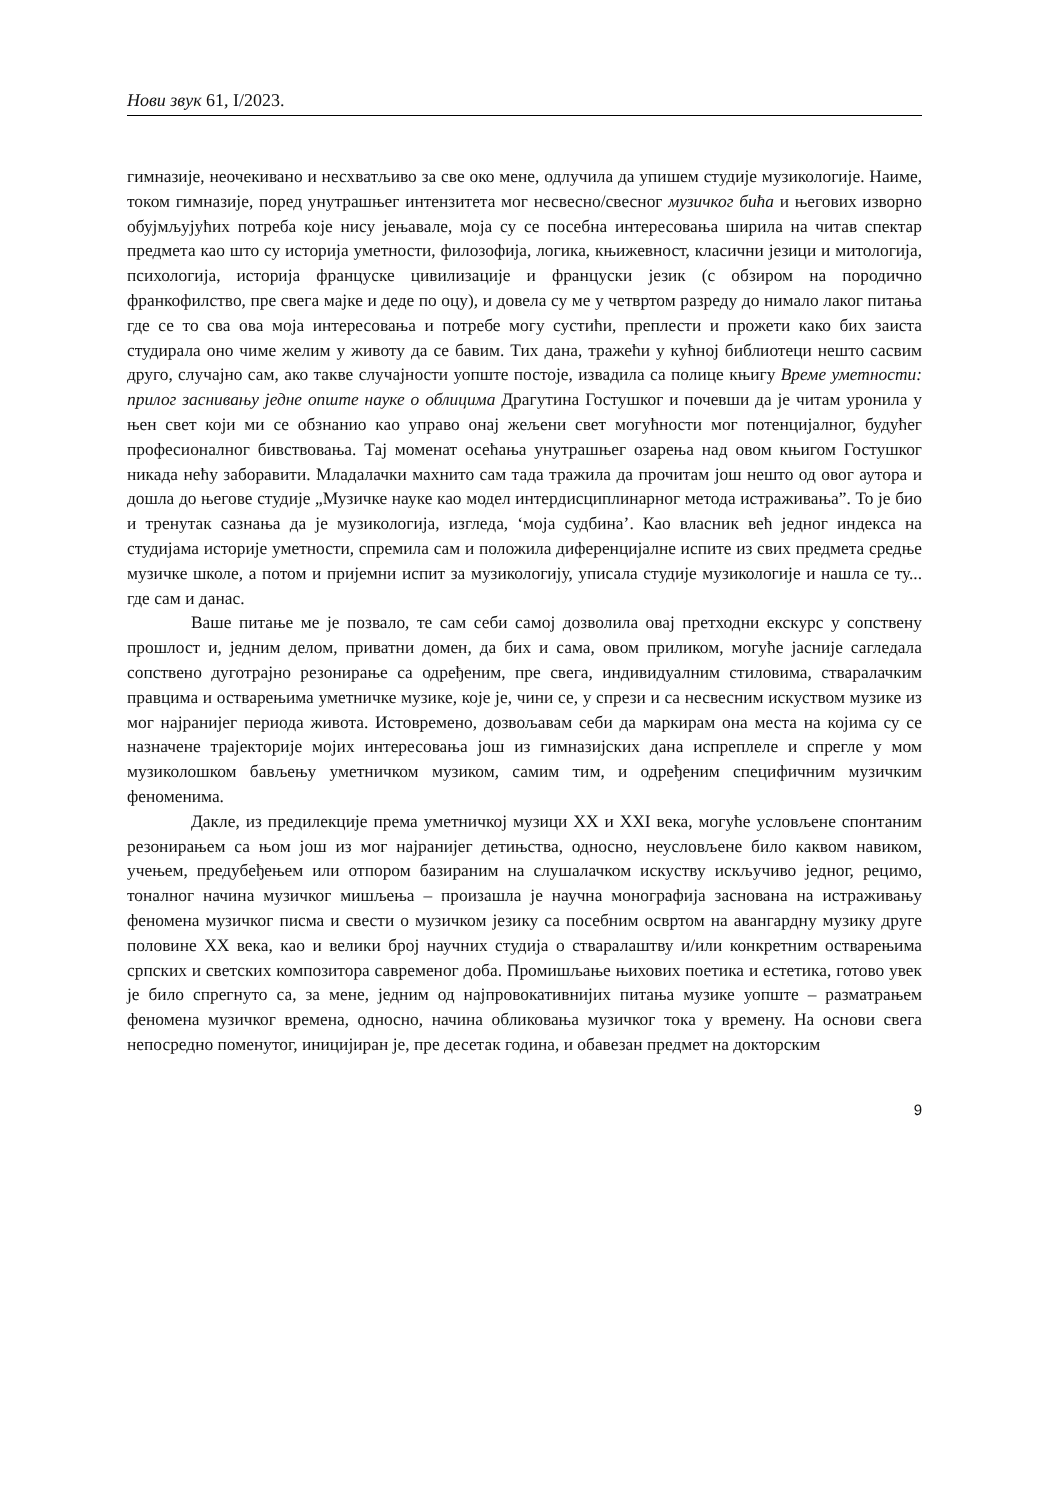Нови звук 61, I/2023.
гимназије, неочекивано и несхватљиво за све око мене, одлучила да упишем студије музикологије. Наиме, током гимназије, поред унутрашњег интензитета мог несвесно/свесног музичког бића и његових изворно обујмљујућих потреба које нису јењавале, моја су се посебна интересовања ширила на читав спектар предмета као што су историја уметности, филозофија, логика, књижевност, класични језици и митологија, психологија, историја француске цивилизације и француски језик (с обзиром на породично франкофилство, пре свега мајке и деде по оцу), и довела су ме у четвртом разреду до нимало лаког питања где се то сва ова моја интересовања и потребе могу сустићи, преплести и прожети како бих заиста студирала оно чиме желим у животу да се бавим. Тих дана, тражећи у кућној библиотеци нешто сасвим друго, случајно сам, ако такве случајности уопште постоје, извадила са полице књигу Време уметности: прилог заснивању једне опште науке о облицима Драгутина Гостушког и почевши да је читам уронила у њен свет који ми се обзнанио као управо онај жељени свет могућности мог потенцијалног, будућег професионалног бивствовања. Тај моменат осећања унутрашњег озарења над овом књигом Гостушког никада нећу заборавити. Младалачки махнито сам тада тражила да прочитам још нешто од овог аутора и дошла до његове студије „Музичке науке као модел интердисциплинарног метода истраживања”. То је био и тренутак сазнања да је музикологија, изгледа, ‘моја судбина’. Као власник већ једног индекса на студијама историје уметности, спремила сам и положила диференцијалне испите из свих предмета средње музичке школе, а потом и пријемни испит за музикологију, уписала студије музикологије и нашла се ту... где сам и данас.
Ваше питање ме је позвало, те сам себи самој дозволила овај претходни екскурс у сопствену прошлост и, једним делом, приватни домен, да бих и сама, овом приликом, могуће јасније сагледала сопствено дуготрајно резонирање са одређеним, пре свега, индивидуалним стиловима, стваралачким правцима и остварењима уметничке музике, које је, чини се, у спрези и са несвесним искуством музике из мог најранијег периода живота. Истовремено, дозвољавам себи да маркирам она места на којима су се назначене трајекторије мојих интересовања још из гимназијских дана испреплеле и спрегле у мом музиколошком бављењу уметничком музиком, самим тим, и одређеним специфичним музичким феноменима.
Дакле, из предилекције према уметничкој музици XX и XXI века, могуће условљене спонтаним резонирањем са њом још из мог најранијег детињства, односно, неусловљене било каквом навиком, учењем, предубеђењем или отпором базираним на слушалачком искуству искључиво једног, рецимо, тоналног начина музичког мишљења – произашла је научна монографија заснована на истраживању феномена музичког писма и свести о музичком језику са посебним освртом на авангардну музику друге половине XX века, као и велики број научних студија о стваралаштву и/или конкретним остварењима српских и светских композитора савременог доба. Промишљање њихових поетика и естетика, готово увек је било спрегнуто са, за мене, једним од најпровокативнијих питања музике уопште – разматрањем феномена музичког времена, односно, начина обликовања музичког тока у времену. На основи свега непосредно поменутог, иницијиран је, пре десетак година, и обавезан предмет на докторским
9